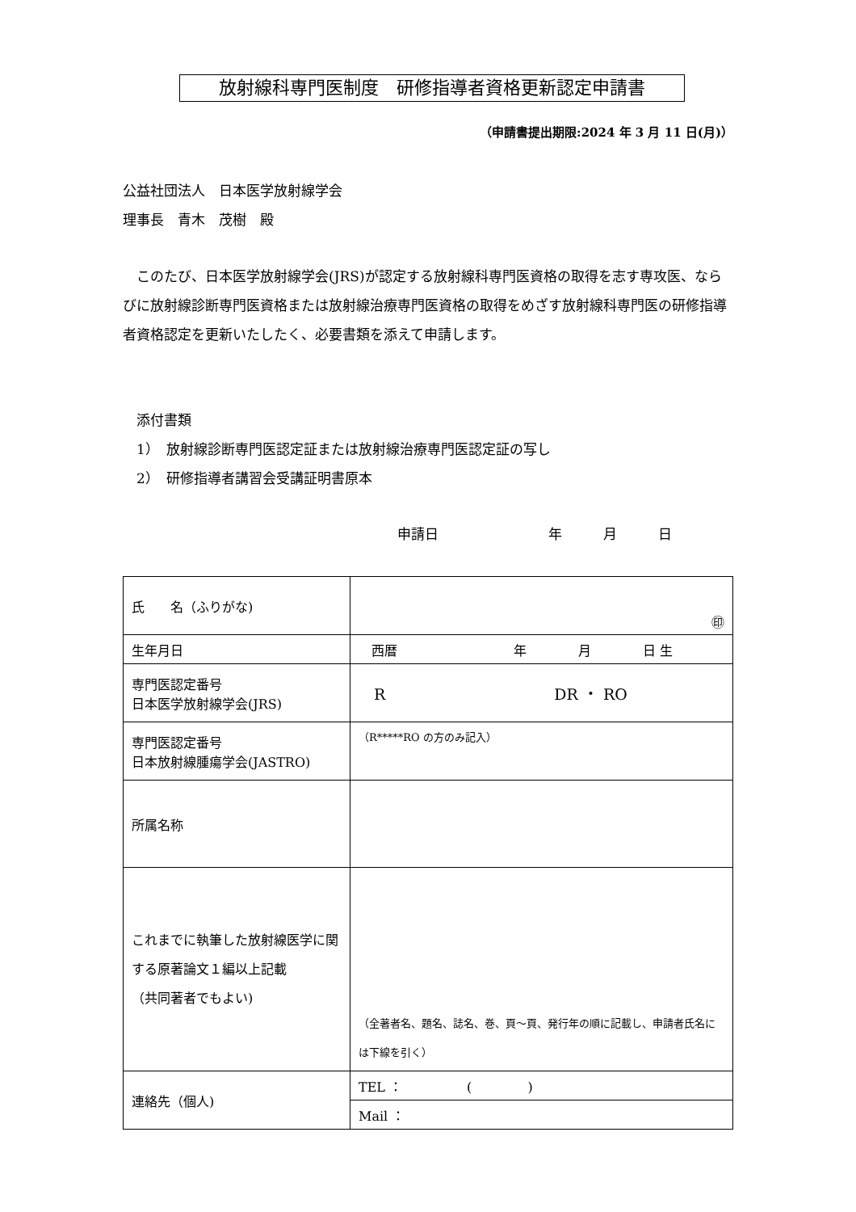放射線科専門医制度　研修指導者資格更新認定申請書
（申請書提出期限:2024 年 3 月 11 日(月)）
公益社団法人　日本医学放射線学会
理事長　青木　茂樹　殿
　このたび、日本医学放射線学会(JRS)が認定する放射線科専門医資格の取得を志す専攻医、ならびに放射線診断専門医資格または放射線治療専門医資格の取得をめざす放射線科専門医の研修指導者資格認定を更新いたしたく、必要書類を添えて申請します。
　添付書類
　1）　放射線診断専門医認定証または放射線治療専門医認定証の写し
　2）　研修指導者講習会受講証明書原本
申請日　　　　　　　　年　　　月　　　日
| 氏 名（ふりがな) | ㊞ |
| 生年月日 | 西暦 年 月 日 生 |
| 専門医認定番号 日本医学放射線学会(JRS) | R DR ・ RO |
| 専門医認定番号 日本放射線腫瘍学会(JASTRO) | （R*****RO の方のみ記入） |
| 所属名称 | |
| これまでに執筆した放射線医学に関する原著論文１編以上記載 （共同著者でもよい) | （全著者名、題名、誌名、巻、頁～頁、発行年の順に記載し、申請者氏名には下線を引く） |
| 連絡先（個人) | TEL ： ( ) |
| | Mail ： |